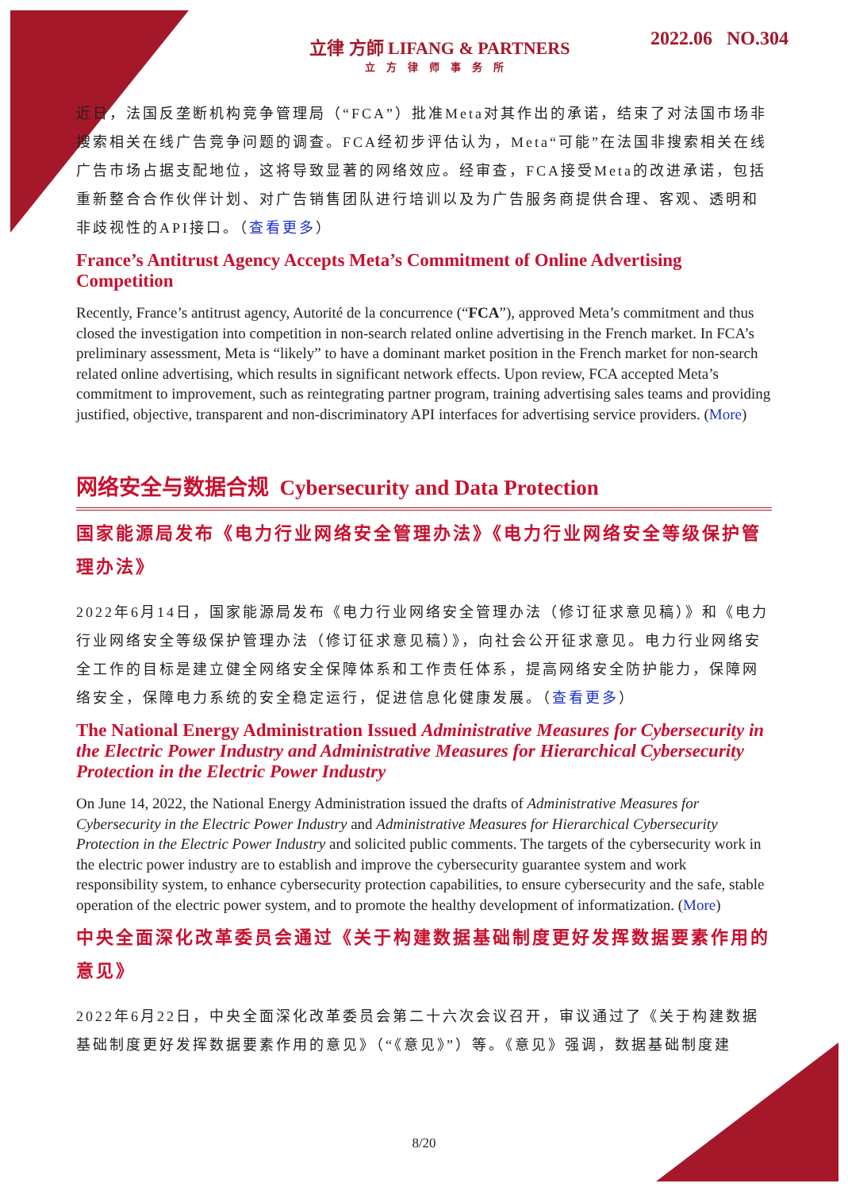立律 方師 LIFANG & PARTNERS
立方律师事务所
2022.06 NO.304
近日，法国反垄断机构竞争管理局（“FCA”）批准Meta对其作出的承诺，结束了对法国市场非搜索相关在线广告竞争问题的调查。FCA经初步评估认为，Meta“可能”在法国非搜索相关在线广告市场占据支配地位，这将导致显著的网络效应。经审查，FCA接受Meta的改进承诺，包括重新整合合作伙伴计划、对广告销售团队进行培训以及为广告服务商提供合理、客观、透明和非歧视性的API接口。（查看更多）
France’s Antitrust Agency Accepts Meta’s Commitment of Online Advertising Competition
Recently, France’s antitrust agency, Autorité de la concurrence (“FCA”), approved Meta’s commitment and thus closed the investigation into competition in non-search related online advertising in the French market. In FCA’s preliminary assessment, Meta is “likely” to have a dominant market position in the French market for non-search related online advertising, which results in significant network effects. Upon review, FCA accepted Meta’s commitment to improvement, such as reintegrating partner program, training advertising sales teams and providing justified, objective, transparent and non-discriminatory API interfaces for advertising service providers. (More)
网络安全与数据合规 Cybersecurity and Data Protection
国家能源局发布《电力行业网络安全管理办法》《电力行业网络安全等级保护管理办法》
2022年6月14日，国家能源局发布《电力行业网络安全管理办法（修订征求意见稿）》和《电力行业网络安全等级保护管理办法（修订征求意见稿）》，向社会公开征求意见。电力行业网络安全工作的目标是建立健全网络安全保障体系和工作责任体系，提高网络安全防护能力，保障网络安全，保障电力系统的安全稳定运行，促进信息化健康发展。（查看更多）
The National Energy Administration Issued Administrative Measures for Cybersecurity in the Electric Power Industry and Administrative Measures for Hierarchical Cybersecurity Protection in the Electric Power Industry
On June 14, 2022, the National Energy Administration issued the drafts of Administrative Measures for Cybersecurity in the Electric Power Industry and Administrative Measures for Hierarchical Cybersecurity Protection in the Electric Power Industry and solicited public comments. The targets of the cybersecurity work in the electric power industry are to establish and improve the cybersecurity guarantee system and work responsibility system, to enhance cybersecurity protection capabilities, to ensure cybersecurity and the safe, stable operation of the electric power system, and to promote the healthy development of informatization. (More)
中央全面深化改革委员会通过《关于构建数据基础制度更好发挥数据要素作用的意见》
2022年6月22日，中央全面深化改革委员会第二十六次会议召开，审议通过了《关于构建数据基础制度更好发挥数据要素作用的意见》（“《意见》”）等。《意见》强调，数据基础制度建
8/20